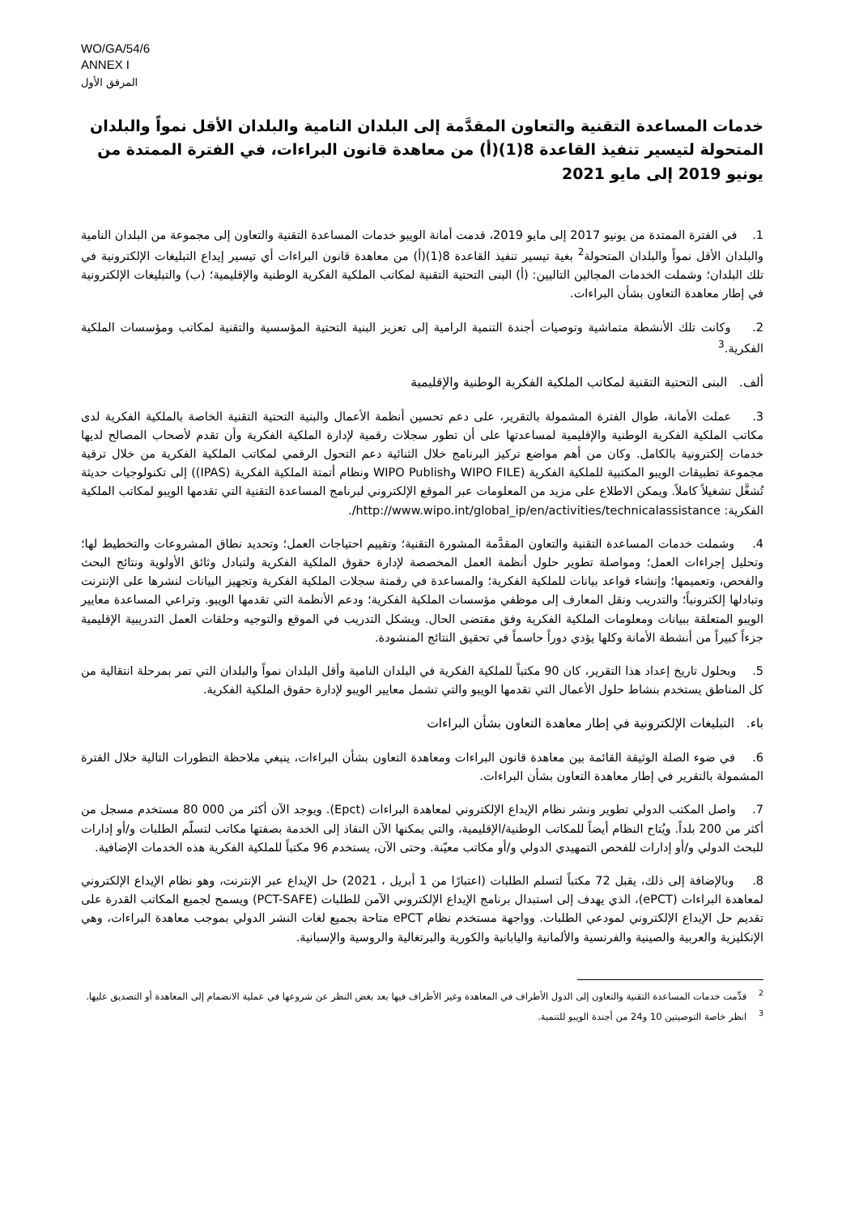WO/GA/54/6
ANNEX I
المرفق الأول
خدمات المساعدة التقنية والتعاون المقدَّمة إلى البلدان النامية والبلدان الأقل نمواً والبلدان المتحولة لتيسير تنفيذ القاعدة 8(1)(أ) من معاهدة قانون البراءات، في الفترة الممتدة من يونيو 2019 إلى مايو 2021
1. في الفترة الممتدة من يونيو 2017 إلى مايو 2019، قدمت أمانة الويبو خدمات المساعدة التقنية والتعاون إلى مجموعة من البلدان النامية والبلدان الأقل نمواً والبلدان المتحولة<sup>2</sup> بغية تيسير تنفيذ القاعدة 8(1)(أ) من معاهدة قانون البراءات أي تيسير إيداع التبليغات الإلكترونية في تلك البلدان؛ وشملت الخدمات المجالين التاليين: (أ) البنى التحتية التقنية لمكاتب الملكية الفكرية الوطنية والإقليمية؛ (ب) والتبليغات الإلكترونية في إطار معاهدة التعاون بشأن البراءات.
2. وكانت تلك الأنشطة متماشية وتوصيات أجندة التنمية الرامية إلى تعزيز البنية التحتية المؤسسية والتقنية لمكاتب ومؤسسات الملكية الفكرية.<sup>3</sup>
ألف. البنى التحتية التقنية لمكاتب الملكية الفكرية الوطنية والإقليمية
3. عملت الأمانة، طوال الفترة المشمولة بالتقرير، على دعم تحسين أنظمة الأعمال والبنية التحتية التقنية الخاصة بالملكية الفكرية لدى مكاتب الملكية الفكرية الوطنية والإقليمية لمساعدتها على أن تطور سجلات رقمية لإدارة الملكية الفكرية وأن تقدم لأصحاب المصالح لديها خدمات إلكترونية بالكامل. وكان من أهم مواضع تركيز البرنامج خلال الثنائية دعم التحول الرقمي لمكاتب الملكية الفكرية من خلال ترقية مجموعة تطبيقات الويبو المكتبية للملكية الفكرية (WIPO FILE وWIPO Publish ونظام أتمتة الملكية الفكرية (IPAS)) إلى تكنولوجيات حديثة تُشغَّل تشغيلاً كاملاً. ويمكن الاطلاع على مزيد من المعلومات عبر الموقع الإلكتروني لبرنامج المساعدة التقنية التي تقدمها الويبو لمكاتب الملكية الفكرية: http://www.wipo.int/global_ip/en/activities/technicalassistance/.
4. وشملت خدمات المساعدة التقنية والتعاون المقدَّمة المشورة التقنية؛ وتقييم احتياجات العمل؛ وتحديد نطاق المشروعات والتخطيط لها؛ وتحليل إجراءات العمل؛ ومواصلة تطوير حلول أنظمة العمل المخصصة لإدارة حقوق الملكية الفكرية ولتبادل وثائق الأولوية ونتائج البحث والفحص، وتعميمها؛ وإنشاء قواعد بيانات للملكية الفكرية؛ والمساعدة في رقمنة سجلات الملكية الفكرية وتجهيز البيانات لنشرها على الإنترنت وتبادلها إلكترونياً؛ والتدريب ونقل المعارف إلى موظفي مؤسسات الملكية الفكرية؛ ودعم الأنظمة التي تقدمها الويبو. وتراعي المساعدة معايير الويبو المتعلقة ببيانات ومعلومات الملكية الفكرية وفق مقتضى الحال. ويشكل التدريب في الموقع والتوجيه وحلقات العمل التدريبية الإقليمية جزءاً كبيراً من أنشطة الأمانة وكلها يؤدي دوراً حاسماً في تحقيق النتائج المنشودة.
5. وبحلول تاريخ إعداد هذا التقرير، كان 90 مكتباً للملكية الفكرية في البلدان النامية وأقل البلدان نمواً والبلدان التي تمر بمرحلة انتقالية من كل المناطق يستخدم بنشاط حلول الأعمال التي تقدمها الويبو والتي تشمل معايير الويبو لإدارة حقوق الملكية الفكرية.
باء. التبليغات الإلكترونية في إطار معاهدة التعاون بشأن البراءات
6. في ضوء الصلة الوثيقة القائمة بين معاهدة قانون البراءات ومعاهدة التعاون بشأن البراءات، ينبغي ملاحظة التطورات التالية خلال الفترة المشمولة بالتقرير في إطار معاهدة التعاون بشأن البراءات.
7. واصل المكتب الدولي تطوير ونشر نظام الإيداع الإلكتروني لمعاهدة البراءات (Epct). ويوجد الآن أكثر من 000 80 مستخدم مسجل من أكثر من 200 بلداً. ويُتاح النظام أيضاً للمكاتب الوطنية/الإقليمية، والتي يمكنها الآن النفاذ إلى الخدمة بصفتها مكاتب لتسلّم الطلبات و/أو إدارات للبحث الدولي و/أو إدارات للفحص التمهيدي الدولي و/أو مكاتب معيّنة. وحتى الآن، يستخدم 96 مكتباً للملكية الفكرية هذه الخدمات الإضافية.
8. وبالإضافة إلى ذلك، يقبل 72 مكتباً لتسلم الطلبات (اعتبارًا من 1 أبريل ، 2021) حل الإيداع عبر الإنترنت، وهو نظام الإيداع الإلكتروني لمعاهدة البراءات (ePCT)، الذي يهدف إلى استبدال برنامج الإيداع الإلكتروني الآمن للطلبات (PCT-SAFE) ويسمح لجميع المكاتب القدرة على تقديم حل الإيداع الإلكتروني لمودعي الطلبات. وواجهة مستخدم نظام ePCT متاحة بجميع لغات النشر الدولي بموجب معاهدة البراءات، وهي الإنكليزية والعربية والصينية والفرنسية والألمانية واليابانية والكورية والبرتغالية والروسية والإسبانية.
<sup>2</sup> قدِّمت خدمات المساعدة التقنية والتعاون إلى الدول الأطراف في المعاهدة وغير الأطراف فيها بعد بغض النظر عن شروعها في عملية الانضمام إلى المعاهدة أو التصديق عليها.
<sup>3</sup> انظر خاصة التوصيتين 10 و24 من أجندة الويبو للتنمية.